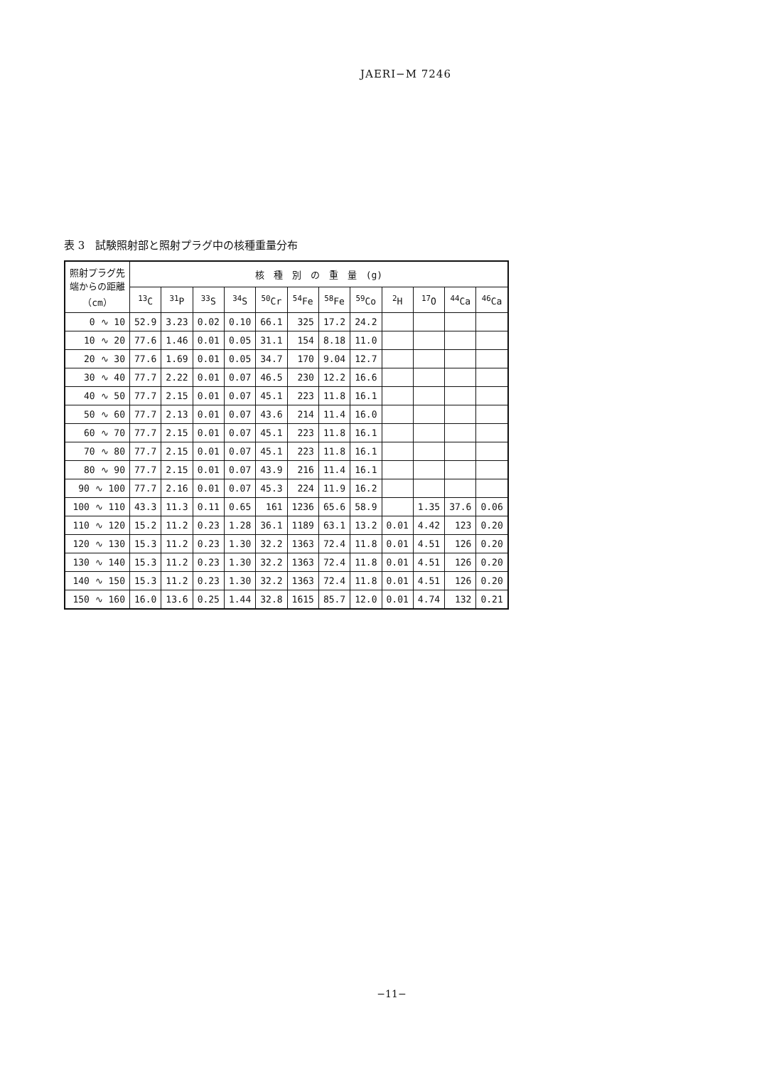JAERI−M 7246
表 3　試験照射部と照射プラグ中の核種重量分布
| 照射プラグ先 端からの距離 （cm） | 核 種 別 の 重 量 (g) | | | | | | | | | | | |
| --- | --- | --- | --- | --- | --- | --- | --- | --- | --- | --- | --- | --- |
| | <sup>13</sup>C | <sup>31</sup>P | <sup>33</sup>S | <sup>34</sup>S | <sup>50</sup>Cr | <sup>54</sup>Fe | <sup>58</sup>Fe | <sup>59</sup>Co | <sup>2</sup>H | <sup>17</sup>O | <sup>44</sup>Ca | <sup>46</sup>Ca |
| 0 ∿ 10 | 52.9 | 3.23 | 0.02 | 0.10 | 66.1 | 325 | 17.2 | 24.2 | | | | |
| 10 ∿ 20 | 77.6 | 1.46 | 0.01 | 0.05 | 31.1 | 154 | 8.18 | 11.0 | | | | |
| 20 ∿ 30 | 77.6 | 1.69 | 0.01 | 0.05 | 34.7 | 170 | 9.04 | 12.7 | | | | |
| 30 ∿ 40 | 77.7 | 2.22 | 0.01 | 0.07 | 46.5 | 230 | 12.2 | 16.6 | | | | |
| 40 ∿ 50 | 77.7 | 2.15 | 0.01 | 0.07 | 45.1 | 223 | 11.8 | 16.1 | | | | |
| 50 ∿ 60 | 77.7 | 2.13 | 0.01 | 0.07 | 43.6 | 214 | 11.4 | 16.0 | | | | |
| 60 ∿ 70 | 77.7 | 2.15 | 0.01 | 0.07 | 45.1 | 223 | 11.8 | 16.1 | | | | |
| 70 ∿ 80 | 77.7 | 2.15 | 0.01 | 0.07 | 45.1 | 223 | 11.8 | 16.1 | | | | |
| 80 ∿ 90 | 77.7 | 2.15 | 0.01 | 0.07 | 43.9 | 216 | 11.4 | 16.1 | | | | |
| 90 ∿ 100 | 77.7 | 2.16 | 0.01 | 0.07 | 45.3 | 224 | 11.9 | 16.2 | | | | |
| 100 ∿ 110 | 43.3 | 11.3 | 0.11 | 0.65 | 161 | 1236 | 65.6 | 58.9 | | 1.35 | 37.6 | 0.06 |
| 110 ∿ 120 | 15.2 | 11.2 | 0.23 | 1.28 | 36.1 | 1189 | 63.1 | 13.2 | 0.01 | 4.42 | 123 | 0.20 |
| 120 ∿ 130 | 15.3 | 11.2 | 0.23 | 1.30 | 32.2 | 1363 | 72.4 | 11.8 | 0.01 | 4.51 | 126 | 0.20 |
| 130 ∿ 140 | 15.3 | 11.2 | 0.23 | 1.30 | 32.2 | 1363 | 72.4 | 11.8 | 0.01 | 4.51 | 126 | 0.20 |
| 140 ∿ 150 | 15.3 | 11.2 | 0.23 | 1.30 | 32.2 | 1363 | 72.4 | 11.8 | 0.01 | 4.51 | 126 | 0.20 |
| 150 ∿ 160 | 16.0 | 13.6 | 0.25 | 1.44 | 32.8 | 1615 | 85.7 | 12.0 | 0.01 | 4.74 | 132 | 0.21 |
−11−